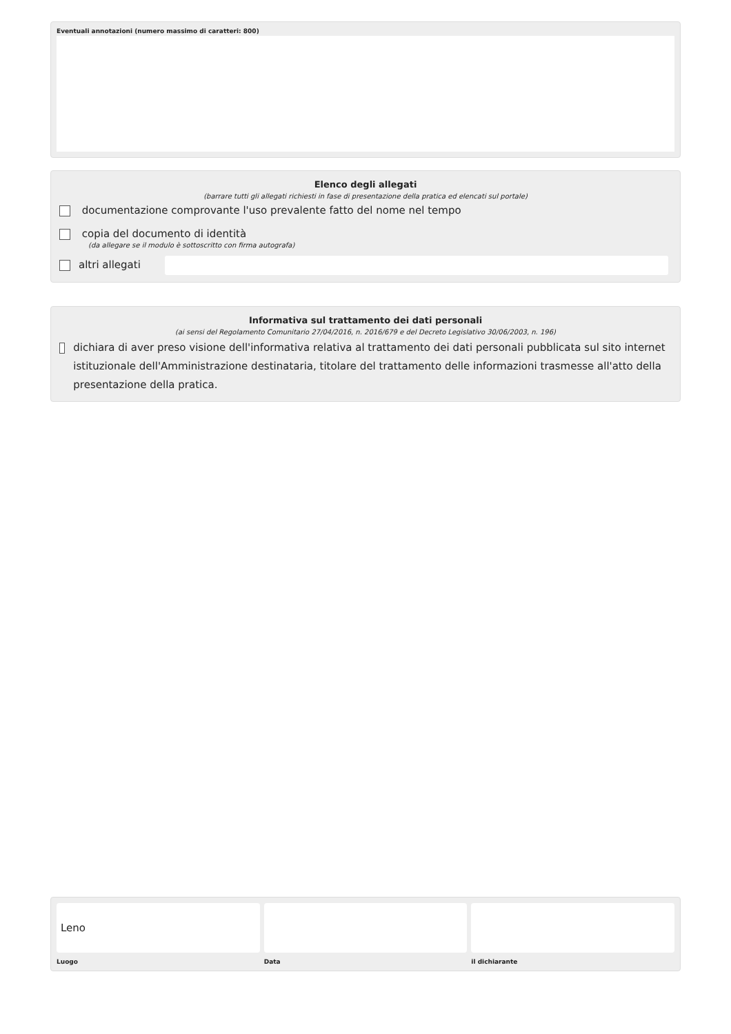Eventuali annotazioni (numero massimo di caratteri: 800)
Elenco degli allegati
(barrare tutti gli allegati richiesti in fase di presentazione della pratica ed elencati sul portale)
documentazione comprovante l'uso prevalente fatto del nome nel tempo
copia del documento di identità
(da allegare se il modulo è sottoscritto con firma autografa)
altri allegati
Informativa sul trattamento dei dati personali
(ai sensi del Regolamento Comunitario 27/04/2016, n. 2016/679 e del Decreto Legislativo 30/06/2003, n. 196)
dichiara di aver preso visione dell'informativa relativa al trattamento dei dati personali pubblicata sul sito internet istituzionale dell'Amministrazione destinataria, titolare del trattamento delle informazioni trasmesse all'atto della presentazione della pratica.
Leno
Luogo
Data il dichiarante